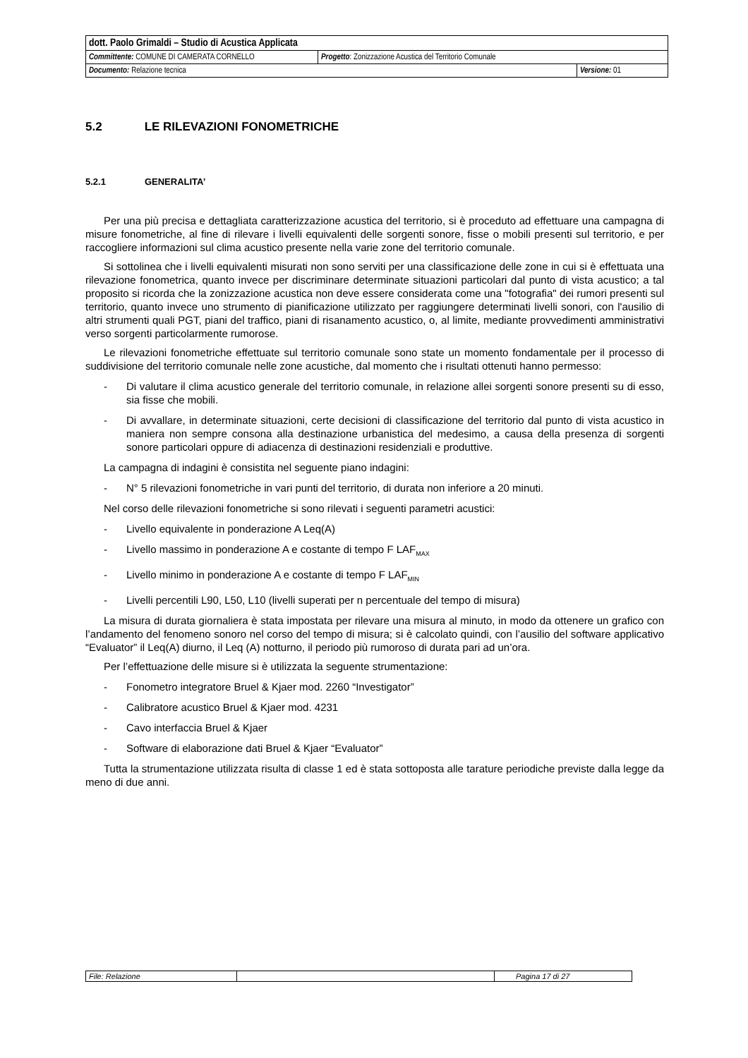| dott. Paolo Grimaldi – Studio di Acustica Applicata | | |
| Committente: COMUNE DI CAMERATA CORNELLO | Progetto : Zonizzazione Acustica del Territorio Comunale | |
| Documento: Relazione tecnica | | Versione: 01 |
5.2 LE RILEVAZIONI FONOMETRICHE
5.2.1 GENERALITA’
Per una più precisa e dettagliata caratterizzazione acustica del territorio, si è proceduto ad effettuare una campagna di misure fonometriche, al fine di rilevare i livelli equivalenti delle sorgenti sonore, fisse o mobili presenti sul territorio, e per raccogliere informazioni sul clima acustico presente nella varie zone del territorio comunale.
Si sottolinea che i livelli equivalenti misurati non sono serviti per una classificazione delle zone in cui si è effettuata una rilevazione fonometrica, quanto invece per discriminare determinate situazioni particolari dal punto di vista acustico; a tal proposito si ricorda che la zonizzazione acustica non deve essere considerata come una "fotografia" dei rumori presenti sul territorio, quanto invece uno strumento di pianificazione utilizzato per raggiungere determinati livelli sonori, con l'ausilio di altri strumenti quali PGT, piani del traffico, piani di risanamento acustico, o, al limite, mediante provvedimenti amministrativi verso sorgenti particolarmente rumorose.
Le rilevazioni fonometriche effettuate sul territorio comunale sono state un momento fondamentale per il processo di suddivisione del territorio comunale nelle zone acustiche, dal momento che i risultati ottenuti hanno permesso:
- Di valutare il clima acustico generale del territorio comunale, in relazione allei sorgenti sonore presenti su di esso, sia fisse che mobili.
- Di avvallare, in determinate situazioni, certe decisioni di classificazione del territorio dal punto di vista acustico in maniera non sempre consona alla destinazione urbanistica del medesimo, a causa della presenza di sorgenti sonore particolari oppure di adiacenza di destinazioni residenziali e produttive.
La campagna di indagini è consistita nel seguente piano indagini:
- N° 5 rilevazioni fonometriche in vari punti del territorio, di durata non inferiore a 20 minuti.
Nel corso delle rilevazioni fonometriche si sono rilevati i seguenti parametri acustici:
- Livello equivalente in ponderazione A Leq(A)
- Livello massimo in ponderazione A e costante di tempo F LAF<sub>MAX</sub>
- Livello minimo in ponderazione A e costante di tempo F LAF<sub>MIN</sub>
- Livelli percentili L90, L50, L10 (livelli superati per n percentuale del tempo di misura)
La misura di durata giornaliera è stata impostata per rilevare una misura al minuto, in modo da ottenere un grafico con l’andamento del fenomeno sonoro nel corso del tempo di misura; si è calcolato quindi, con l’ausilio del software applicativo “Evaluator” il Leq(A) diurno, il Leq (A) notturno, il periodo più rumoroso di durata pari ad un’ora.
Per l’effettuazione delle misure si è utilizzata la seguente strumentazione:
- Fonometro integratore Bruel & Kjaer mod. 2260 “Investigator”
- Calibratore acustico Bruel & Kjaer mod. 4231
- Cavo interfaccia Bruel & Kjaer
- Software di elaborazione dati Bruel & Kjaer “Evaluator”
Tutta la strumentazione utilizzata risulta di classe 1 ed è stata sottoposta alle tarature periodiche previste dalla legge da meno di due anni.
| File: Relazione | | Pagina 17 di 27 |